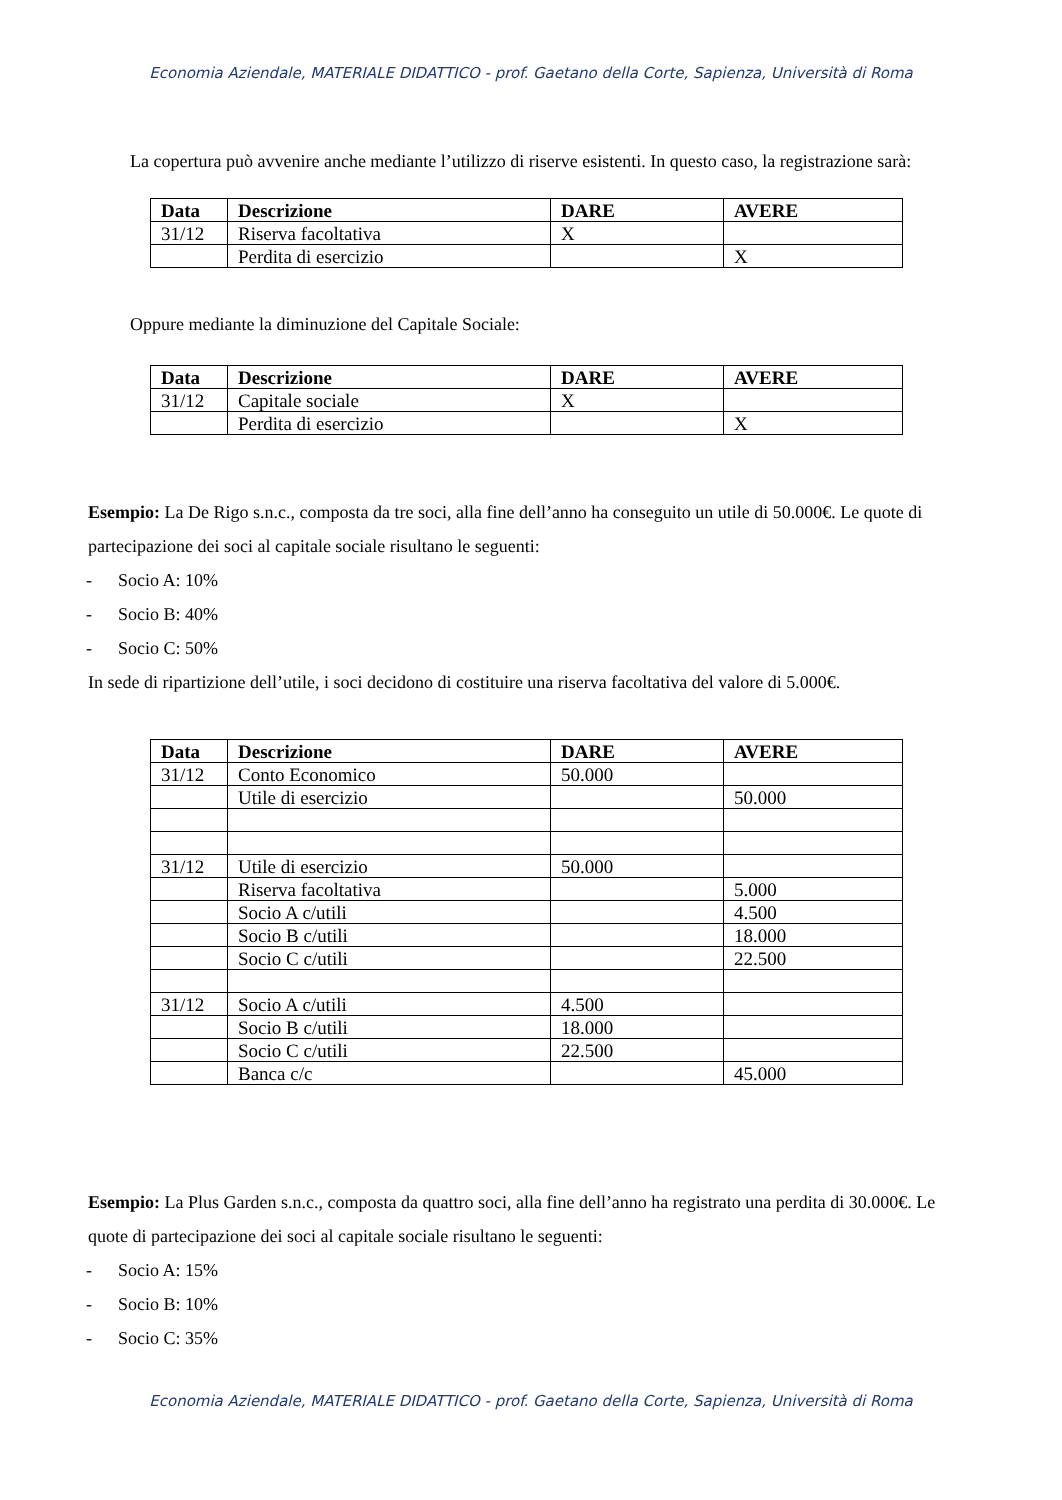Economia Aziendale, MATERIALE DIDATTICO - prof. Gaetano della Corte, Sapienza, Università di Roma
La copertura può avvenire anche mediante l’utilizzo di riserve esistenti. In questo caso, la registrazione sarà:
| Data | Descrizione | DARE | AVERE |
| --- | --- | --- | --- |
| 31/12 | Riserva facoltativa | X | |
| | Perdita di esercizio | | X |
Oppure mediante la diminuzione del Capitale Sociale:
| Data | Descrizione | DARE | AVERE |
| --- | --- | --- | --- |
| 31/12 | Capitale sociale | X | |
| | Perdita di esercizio | | X |
Esempio: La De Rigo s.n.c., composta da tre soci, alla fine dell’anno ha conseguito un utile di 50.000€. Le quote di partecipazione dei soci al capitale sociale risultano le seguenti:
- Socio A: 10%
- Socio B: 40%
- Socio C: 50%
In sede di ripartizione dell’utile, i soci decidono di costituire una riserva facoltativa del valore di 5.000€.
| Data | Descrizione | DARE | AVERE |
| --- | --- | --- | --- |
| 31/12 | Conto Economico | 50.000 | |
| | Utile di esercizio | | 50.000 |
| 31/12 | Utile di esercizio | 50.000 | |
| | Riserva facoltativa | | 5.000 |
| | Socio A c/utili | | 4.500 |
| | Socio B c/utili | | 18.000 |
| | Socio C c/utili | | 22.500 |
| 31/12 | Socio A c/utili | 4.500 | |
| | Socio B c/utili | 18.000 | |
| | Socio C c/utili | 22.500 | |
| | Banca c/c | | 45.000 |
Esempio: La Plus Garden s.n.c., composta da quattro soci, alla fine dell’anno ha registrato una perdita di 30.000€. Le quote di partecipazione dei soci al capitale sociale risultano le seguenti:
- Socio A: 15%
- Socio B: 10%
- Socio C: 35%
Economia Aziendale, MATERIALE DIDATTICO - prof. Gaetano della Corte, Sapienza, Università di Roma